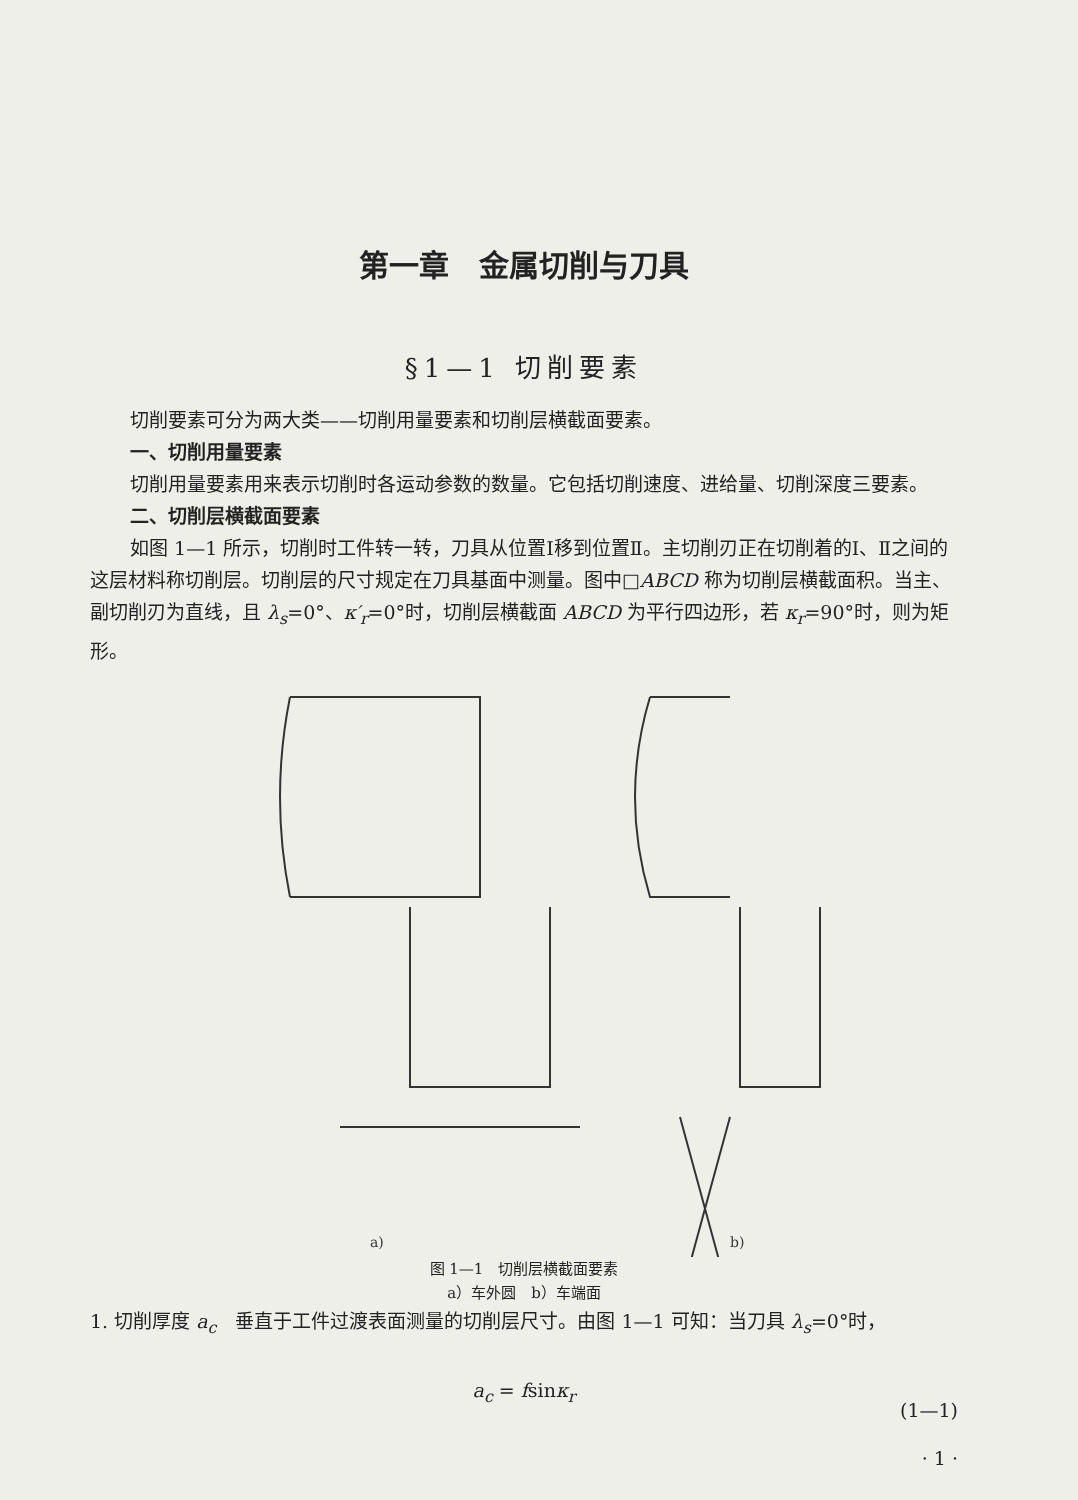第一章　金属切削与刀具
§1—1 切削要素
切削要素可分为两大类——切削用量要素和切削层横截面要素。
一、切削用量要素
切削用量要素用来表示切削时各运动参数的数量。它包括切削速度、进给量、切削深度三要素。
二、切削层横截面要素
如图 1—1 所示，切削时工件转一转，刀具从位置Ⅰ移到位置Ⅱ。主切削刃正在切削着的Ⅰ、Ⅱ之间的这层材料称切削层。切削层的尺寸规定在刀具基面中测量。图中□ABCD 称为切削层横截面积。当主、副切削刃为直线，且 λ<sub>s</sub>=0°、κ′<sub>r</sub>=0°时，切削层横截面 ABCD 为平行四边形，若 κ<sub>r</sub>=90°时，则为矩形。
a)
b)
图 1—1　切削层横截面要素
a）车外圆　b）车端面
1. 切削厚度 a<sub>c</sub>　垂直于工件过渡表面测量的切削层尺寸。由图 1—1 可知：当刀具 λ<sub>s</sub>=0°时，
a<sub>c</sub> = fsinκ<sub>r</sub>
(1—1)
· 1 ·